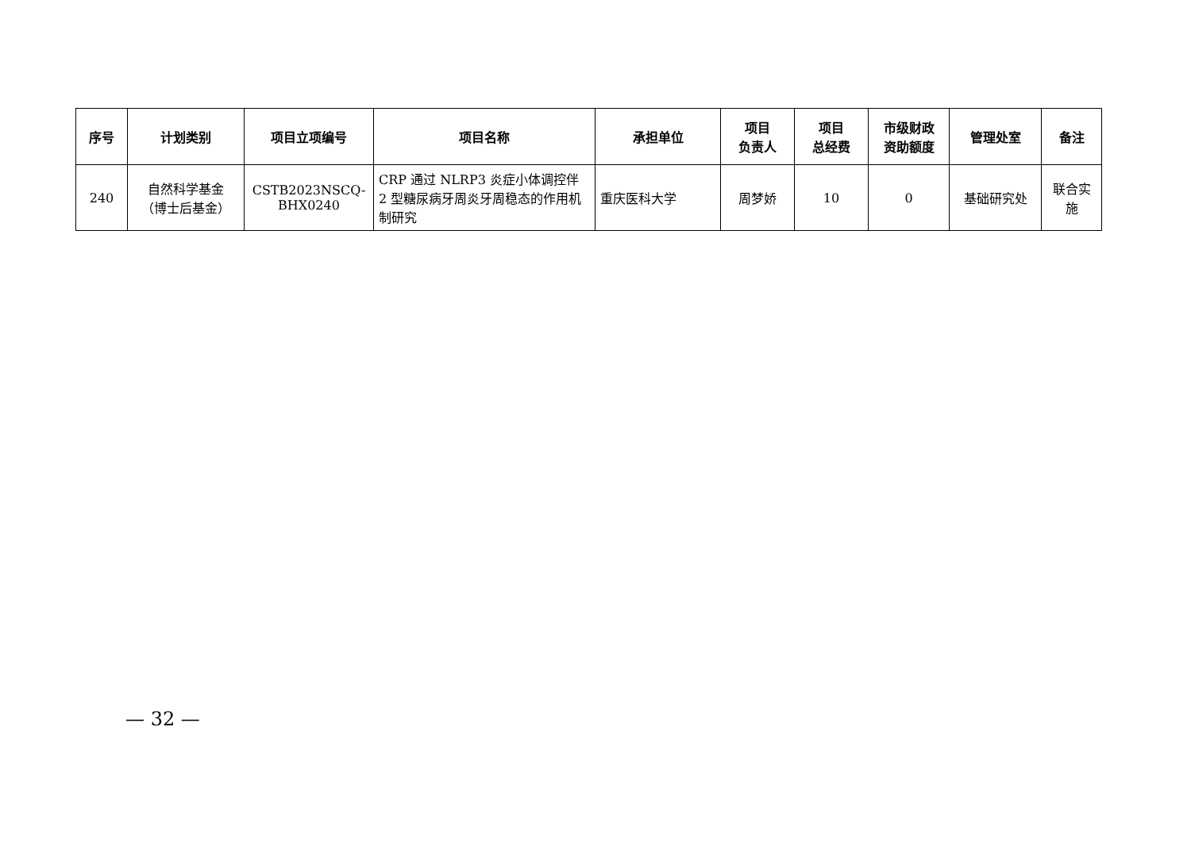| 序号 | 计划类别 | 项目立项编号 | 项目名称 | 承担单位 | 项目 负责人 | 项目 总经费 | 市级财政 资助额度 | 管理处室 | 备注 |
| --- | --- | --- | --- | --- | --- | --- | --- | --- | --- |
| 240 | 自然科学基金 （博士后基金） | CSTB2023NSCQ- BHX0240 | CRP 通过 NLRP3 炎症小体调控伴 2 型糖尿病牙周炎牙周稳态的作用机制研究 | 重庆医科大学 | 周梦娇 | 10 | 0 | 基础研究处 | 联合实施 |
— 32 —